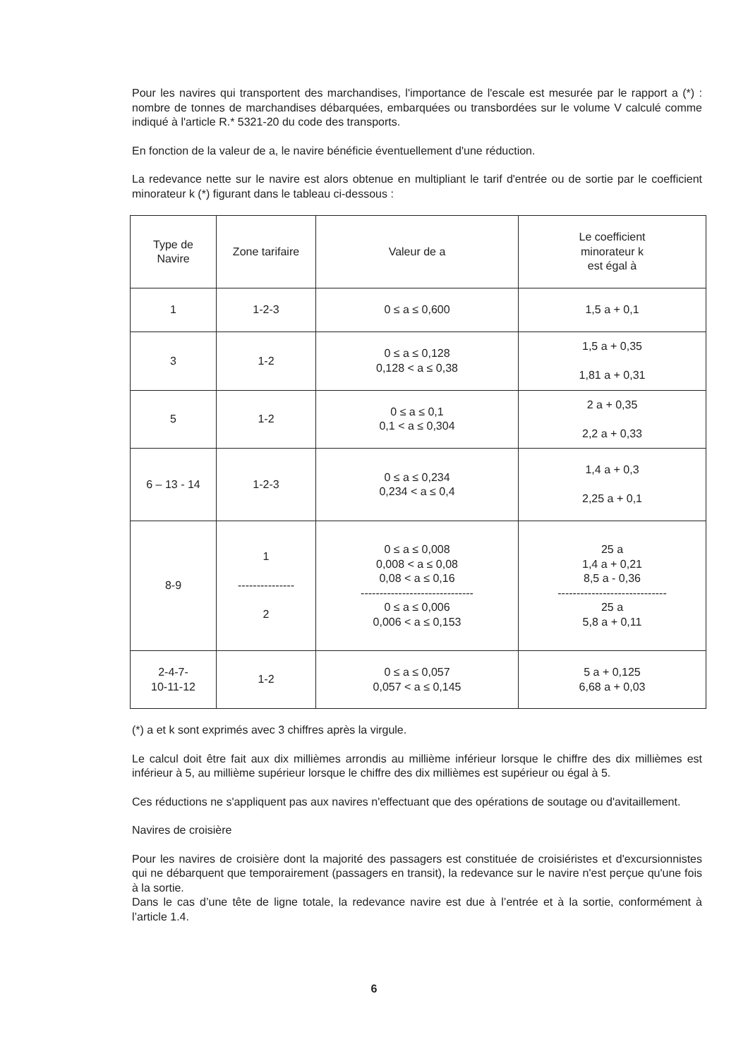Pour les navires qui transportent des marchandises, l'importance de l'escale est mesurée par le rapport a (*) : nombre de tonnes de marchandises débarquées, embarquées ou transbordées sur le volume V calculé comme indiqué à l'article R.* 5321-20 du code des transports.
En fonction de la valeur de a, le navire bénéficie éventuellement d'une réduction.
La redevance nette sur le navire est alors obtenue en multipliant le tarif d'entrée ou de sortie par le coefficient minorateur k (*) figurant dans le tableau ci-dessous :
| Type de Navire | Zone tarifaire | Valeur de a | Le coefficient minorateur k est égal à |
| 1 | 1-2-3 | 0 ≤ a ≤ 0,600 | 1,5 a + 0,1 |
| 3 | 1-2 | 0 ≤ a ≤ 0,128 0,128 < a ≤ 0,38 | 1,5 a + 0,35 1,81 a + 0,31 |
| 5 | 1-2 | 0 ≤ a ≤ 0,1 0,1 < a ≤ 0,304 | 2 a + 0,35 2,2 a + 0,33 |
| 6 – 13 - 14 | 1-2-3 | 0 ≤ a ≤ 0,234 0,234 < a ≤ 0,4 | 1,4 a + 0,3 2,25 a + 0,1 |
| 8-9 | 1 --------------- 2 | 0 ≤ a ≤ 0,008 0,008 < a ≤ 0,08 0,08 < a ≤ 0,16 ------------------------------ 0 ≤ a ≤ 0,006 0,006 < a ≤ 0,153 | 25 a 1,4 a + 0,21 8,5 a - 0,36 ----------------------------- 25 a 5,8 a + 0,11 |
| 2-4-7- 10-11-12 | 1-2 | 0 ≤ a ≤ 0,057 0,057 < a ≤ 0,145 | 5 a + 0,125 6,68 a + 0,03 |
(*) a et k sont exprimés avec 3 chiffres après la virgule.
Le calcul doit être fait aux dix millièmes arrondis au millième inférieur lorsque le chiffre des dix millièmes est inférieur à 5, au millième supérieur lorsque le chiffre des dix millièmes est supérieur ou égal à 5.
Ces réductions ne s'appliquent pas aux navires n'effectuant que des opérations de soutage ou d'avitaillement.
Navires de croisière
Pour les navires de croisière dont la majorité des passagers est constituée de croisiéristes et d'excursionnistes qui ne débarquent que temporairement (passagers en transit), la redevance sur le navire n'est perçue qu'une fois à la sortie.
Dans le cas d’une tête de ligne totale, la redevance navire est due à l’entrée et à la sortie, conformément à l’article 1.4.
6